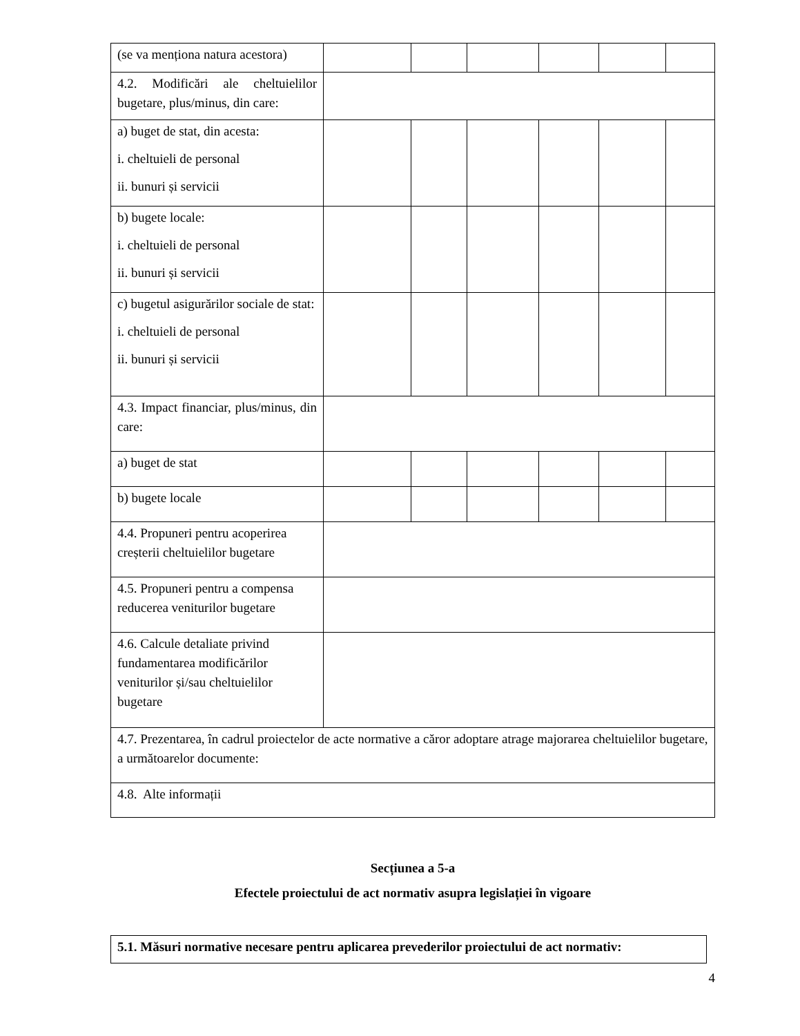| (se va menționa natura acestora) | | | | | | |
| 4.2. Modificări ale cheltuielilor bugetare, plus/minus, din care: | | | | | | |
| a) buget de stat, din acesta: i. cheltuieli de personal ii. bunuri și servicii | | | | | | |
| b) bugete locale: i. cheltuieli de personal ii. bunuri și servicii | | | | | | |
| c) bugetul asigurărilor sociale de stat: i. cheltuieli de personal ii. bunuri și servicii | | | | | | |
| 4.3. Impact financiar, plus/minus, din care: | | | | | | |
| a) buget de stat | | | | | | |
| b) bugete locale | | | | | | |
| 4.4. Propuneri pentru acoperirea creșterii cheltuielilor bugetare | | | | | | |
| 4.5. Propuneri pentru a compensa reducerea veniturilor bugetare | | | | | | |
| 4.6. Calcule detaliate privind fundamentarea modificărilor veniturilor și/sau cheltuielilor bugetare | | | | | | |
| 4.7. Prezentarea, în cadrul proiectelor de acte normative a căror adoptare atrage majorarea cheltuielilor bugetare, a următoarelor documente: | | | | | | |
| 4.8. Alte informații | | | | | | |
Secțiunea a 5-a
Efectele proiectului de act normativ asupra legislației în vigoare
| 5.1. Măsuri normative necesare pentru aplicarea prevederilor proiectului de act normativ: |
4